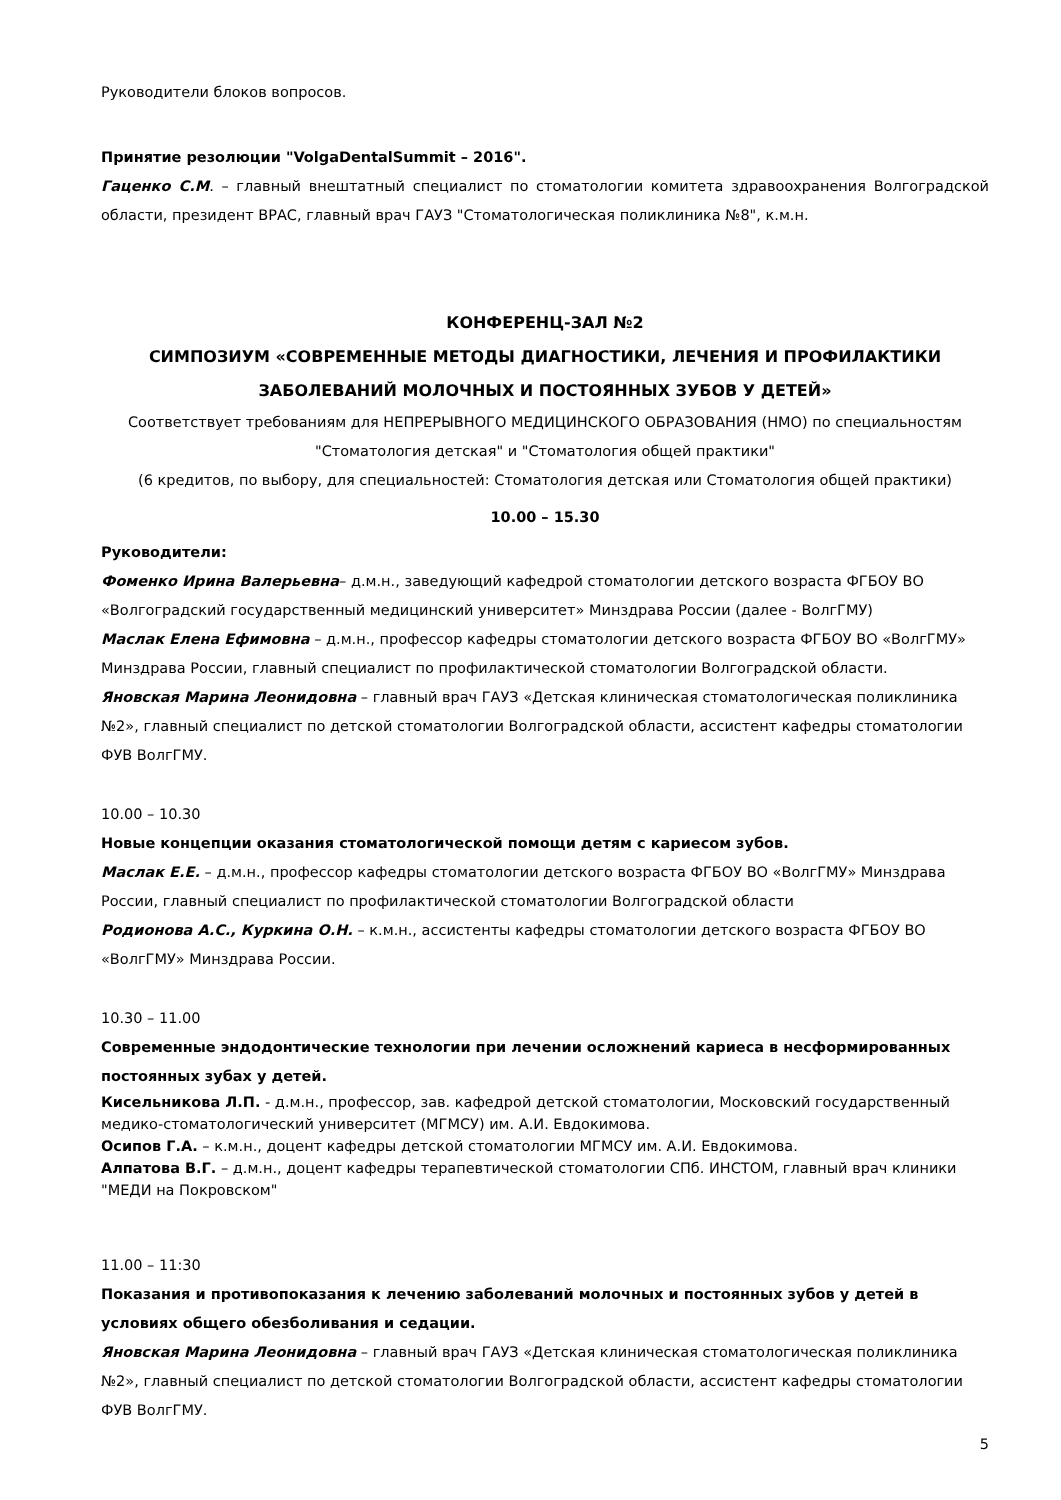Руководители блоков вопросов.
Принятие резолюции "VolgaDentalSummit – 2016".
Гаценко С.М. – главный внештатный специалист по стоматологии комитета здравоохранения Волгоградской области, президент ВРАС, главный врач ГАУЗ "Стоматологическая поликлиника №8", к.м.н.
КОНФЕРЕНЦ-ЗАЛ №2
СИМПОЗИУМ «СОВРЕМЕННЫЕ МЕТОДЫ ДИАГНОСТИКИ, ЛЕЧЕНИЯ И ПРОФИЛАКТИКИ ЗАБОЛЕВАНИЙ МОЛОЧНЫХ И ПОСТОЯННЫХ ЗУБОВ У ДЕТЕЙ»
Соответствует требованиям для НЕПРЕРЫВНОГО МЕДИЦИНСКОГО ОБРАЗОВАНИЯ (НМО) по специальностям "Стоматология детская" и "Стоматология общей практики"
(6 кредитов, по выбору, для специальностей: Стоматология детская или Стоматология общей практики)
10.00 – 15.30
Руководители:
Фоменко Ирина Валерьевна– д.м.н., заведующий кафедрой стоматологии детского возраста ФГБОУ ВО «Волгоградский государственный медицинский университет» Минздрава России (далее - ВолгГМУ)
Маслак Елена Ефимовна – д.м.н., профессор кафедры стоматологии детского возраста ФГБОУ ВО «ВолгГМУ» Минздрава России, главный специалист по профилактической стоматологии Волгоградской области.
Яновская Марина Леонидовна – главный врач ГАУЗ «Детская клиническая стоматологическая поликлиника №2», главный специалист по детской стоматологии Волгоградской области, ассистент кафедры стоматологии ФУВ ВолгГМУ.
10.00 – 10.30
Новые концепции оказания стоматологической помощи детям с кариесом зубов.
Маслак Е.Е. – д.м.н., профессор кафедры стоматологии детского возраста ФГБОУ ВО «ВолгГМУ» Минздрава России, главный специалист по профилактической стоматологии Волгоградской области
Родионова А.С., Куркина О.Н. – к.м.н., ассистенты кафедры стоматологии детского возраста ФГБОУ ВО «ВолгГМУ» Минздрава России.
10.30 – 11.00
Современные эндодонтические технологии при лечении осложнений кариеса в несформированных постоянных зубах у детей.
Кисельникова Л.П. - д.м.н., профессор, зав. кафедрой детской стоматологии, Московский государственный медико-стоматологический университет (МГМСУ) им. А.И. Евдокимова.
Осипов Г.А. – к.м.н., доцент кафедры детской стоматологии МГМСУ им. А.И. Евдокимова.
Алпатова В.Г. – д.м.н., доцент кафедры терапевтической стоматологии СПб. ИНСТОМ, главный врач клиники "МЕДИ на Покровском"
11.00 – 11:30
Показания и противопоказания к лечению заболеваний молочных и постоянных зубов у детей в условиях общего обезболивания и седации.
Яновская Марина Леонидовна – главный врач ГАУЗ «Детская клиническая стоматологическая поликлиника №2», главный специалист по детской стоматологии Волгоградской области, ассистент кафедры стоматологии ФУВ ВолгГМУ.
5